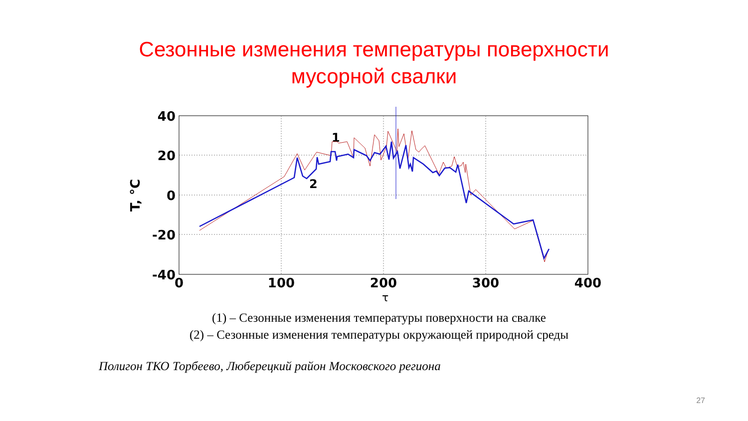Сезонные изменения температуры поверхности
мусорной свалки
40
20
0
-20
-40
0
100
200
300
400
τ
T, °C
1
2
(1) – Сезонные изменения температуры поверхности на свалке
(2) – Сезонные изменения температуры окружающей природной среды
Полигон ТКО Торбеево, Люберецкий район Московского региона
27